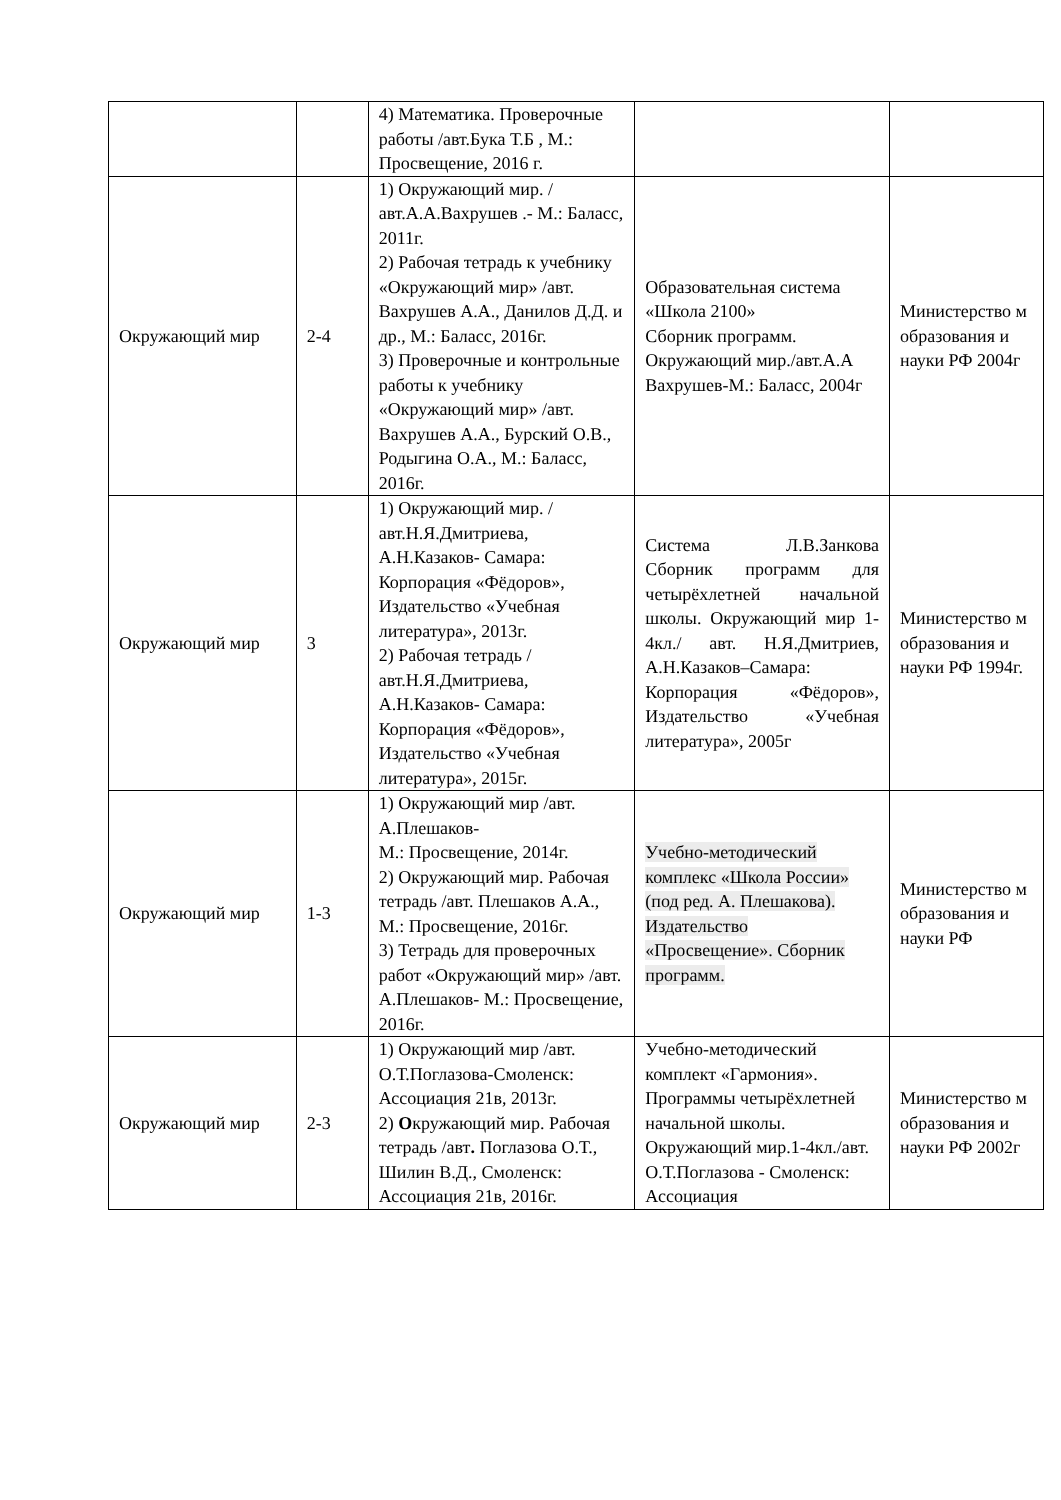| | | 4) Математика. Проверочные работы /авт.Бука Т.Б , М.: Просвещение, 2016 г. | | |
| Окружающий мир | 2-4 | 1) Окружающий мир. /авт.А.А.Вахрушев .- М.: Баласс, 2011г. 2) Рабочая тетрадь к учебнику «Окружающий мир» /авт. Вахрушев А.А., Данилов Д.Д. и др., М.: Баласс, 2016г. 3) Проверочные и контрольные работы к учебнику «Окружающий мир» /авт. Вахрушев А.А., Бурский О.В., Родыгина О.А., М.: Баласс, 2016г. | Образовательная система «Школа 2100» Сборник программ. Окружающий мир./авт.А.А Вахрушев-М.: Баласс, 2004г | Министерство м образования и науки РФ 2004г |
| Окружающий мир | 3 | 1) Окружающий мир. /авт.Н.Я.Дмитриева, А.Н.Казаков- Самара: Корпорация «Фёдоров», Издательство «Учебная литература», 2013г. 2) Рабочая тетрадь /авт.Н.Я.Дмитриева, А.Н.Казаков- Самара: Корпорация «Фёдоров», Издательство «Учебная литература», 2015г. | Система Л.В.Занкова Сборник программ для четырёхлетней начальной школы. Окружающий мир 1-4кл./ авт. Н.Я.Дмитриев, А.Н.Казаков–Самара: Корпорация «Фёдоров», Издательство «Учебная литература», 2005г | Министерство м образования и науки РФ 1994г. |
| Окружающий мир | 1-3 | 1) Окружающий мир /авт. А.Плешаков- М.: Просвещение, 2014г. 2) Окружающий мир. Рабочая тетрадь /авт. Плешаков А.А., М.: Просвещение, 2016г. 3) Тетрадь для проверочных работ «Окружающий мир» /авт. А.Плешаков- М.: Просвещение, 2016г. | Учебно-методический комплекс «Школа России» (под ред. А. Плешакова). Издательство «Просвещение». Сборник программ. | Министерство м образования и науки РФ |
| Окружающий мир | 2-3 | 1) Окружающий мир /авт. О.Т.Поглазова-Смоленск: Ассоциация 21в, 2013г. 2) О кружающий мир. Рабочая тетрадь /авт . Поглазова О.Т., Шилин В.Д., Смоленск: Ассоциация 21в, 2016г. | Учебно-методический комплект «Гармония». Программы четырёхлетней начальной школы. Окружающий мир.1-4кл./авт. О.Т.Поглазова - Смоленск: Ассоциация | Министерство м образования и науки РФ 2002г |